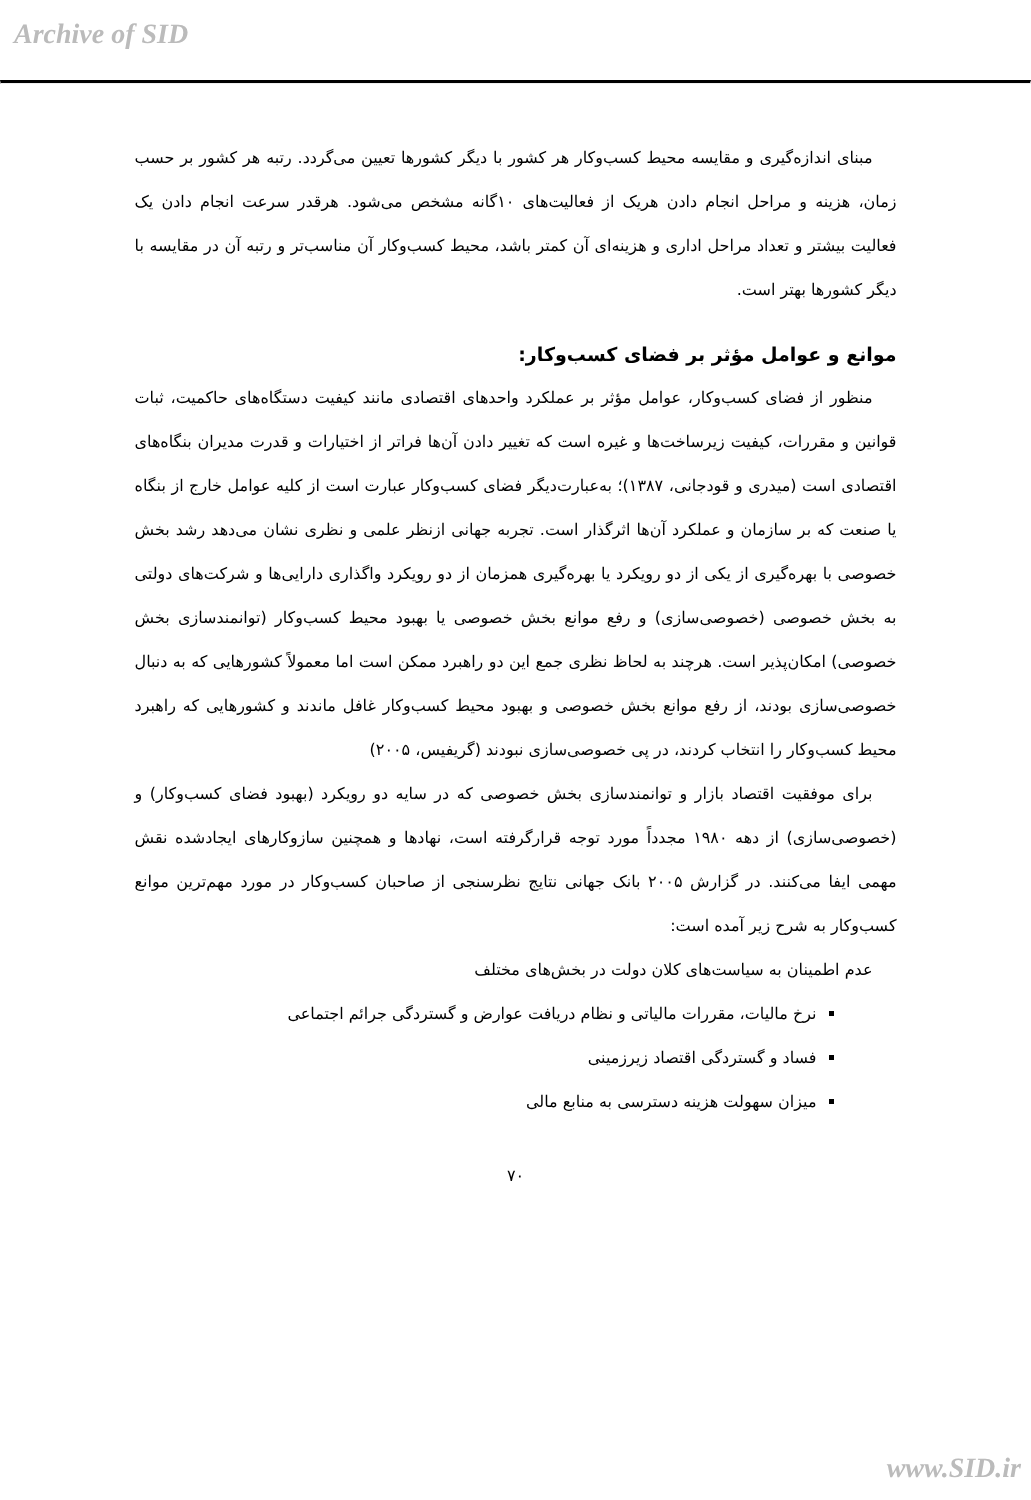Archive of SID
مبنای اندازه‌گیری و مقایسه محیط کسب‌وکار هر کشور با دیگر کشورها تعیین می‌گردد. رتبه هر کشور بر حسب زمان، هزینه و مراحل انجام دادن هریک از فعالیت‌های ۱۰گانه مشخص می‌شود. هرقدر سرعت انجام دادن یک فعالیت بیشتر و تعداد مراحل اداری و هزینه‌ای آن کمتر باشد، محیط کسب‌وکار آن مناسب‌تر و رتبه آن در مقایسه با دیگر کشورها بهتر است.
موانع و عوامل مؤثر بر فضای کسب‌وکار:
منظور از فضای کسب‌وکار، عوامل مؤثر بر عملکرد واحدهای اقتصادی مانند کیفیت دستگاه‌های حاکمیت، ثبات قوانین و مقررات، کیفیت زیرساخت‌ها و غیره است که تغییر دادن آن‌ها فراتر از اختیارات و قدرت مدیران بنگاه‌های اقتصادی است (میدری و قودجانی، ۱۳۸۷)؛ به‌عبارت‌دیگر فضای کسب‌وکار عبارت است از کلیه عوامل خارج از بنگاه یا صنعت که بر سازمان و عملکرد آن‌ها اثرگذار است. تجربه جهانی ازنظر علمی و نظری نشان می‌دهد رشد بخش خصوصی با بهره‌گیری از یکی از دو رویکرد یا بهره‌گیری همزمان از دو رویکرد واگذاری دارایی‌ها و شرکت‌های دولتی به بخش خصوصی (خصوصی‌سازی) و رفع موانع بخش خصوصی یا بهبود محیط کسب‌وکار (توانمندسازی بخش خصوصی) امکان‌پذیر است. هرچند به لحاظ نظری جمع این دو راهبرد ممکن است اما معمولاً کشورهایی که به دنبال خصوصی‌سازی بودند، از رفع موانع بخش خصوصی و بهبود محیط کسب‌وکار غافل ماندند و کشورهایی که راهبرد محیط کسب‌وکار را انتخاب کردند، در پی خصوصی‌سازی نبودند (گریفیس، ۲۰۰۵)
برای موفقیت اقتصاد بازار و توانمندسازی بخش خصوصی که در سایه دو رویکرد (بهبود فضای کسب‌وکار) و (خصوصی‌سازی) از دهه ۱۹۸۰ مجدداً مورد توجه قرارگرفته است، نهادها و همچنین سازوکارهای ایجادشده نقش مهمی ایفا می‌کنند. در گزارش ۲۰۰۵ بانک جهانی نتایج نظرسنجی از صاحبان کسب‌وکار در مورد مهم‌ترین موانع کسب‌وکار به شرح زیر آمده است:
عدم اطمینان به سیاست‌های کلان دولت در بخش‌های مختلف
نرخ مالیات، مقررات مالیاتی و نظام دریافت عوارض و گستردگی جرائم اجتماعی
فساد و گستردگی اقتصاد زیرزمینی
میزان سهولت هزینه دسترسی به منابع مالی
۷۰
www.SID.ir